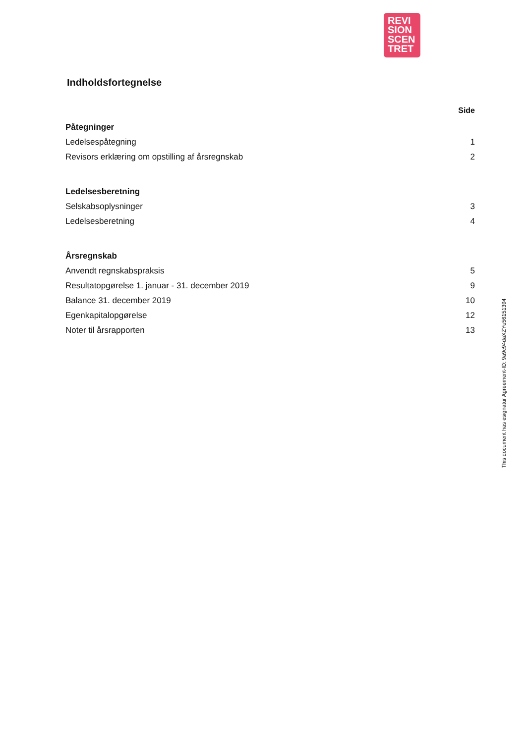REVI
SION
SCEN
TRET
Indholdsfortegnelse
Side
| Påtegninger | |
| Ledelsespåtegning | 1 |
| Revisors erklæring om opstilling af årsregnskab | 2 |
| Ledelsesberetning | |
| Selskabsoplysninger | 3 |
| Ledelsesberetning | 4 |
| Årsregnskab | |
| Anvendt regnskabspraksis | 5 |
| Resultatopgørelse 1. januar - 31. december 2019 | 9 |
| Balance 31. december 2019 | 10 |
| Egenkapitalopgørelse | 12 |
| Noter til årsrapporten | 13 |
This document has esignatur Agreement-ID: 9a9c94daXZYu56151394